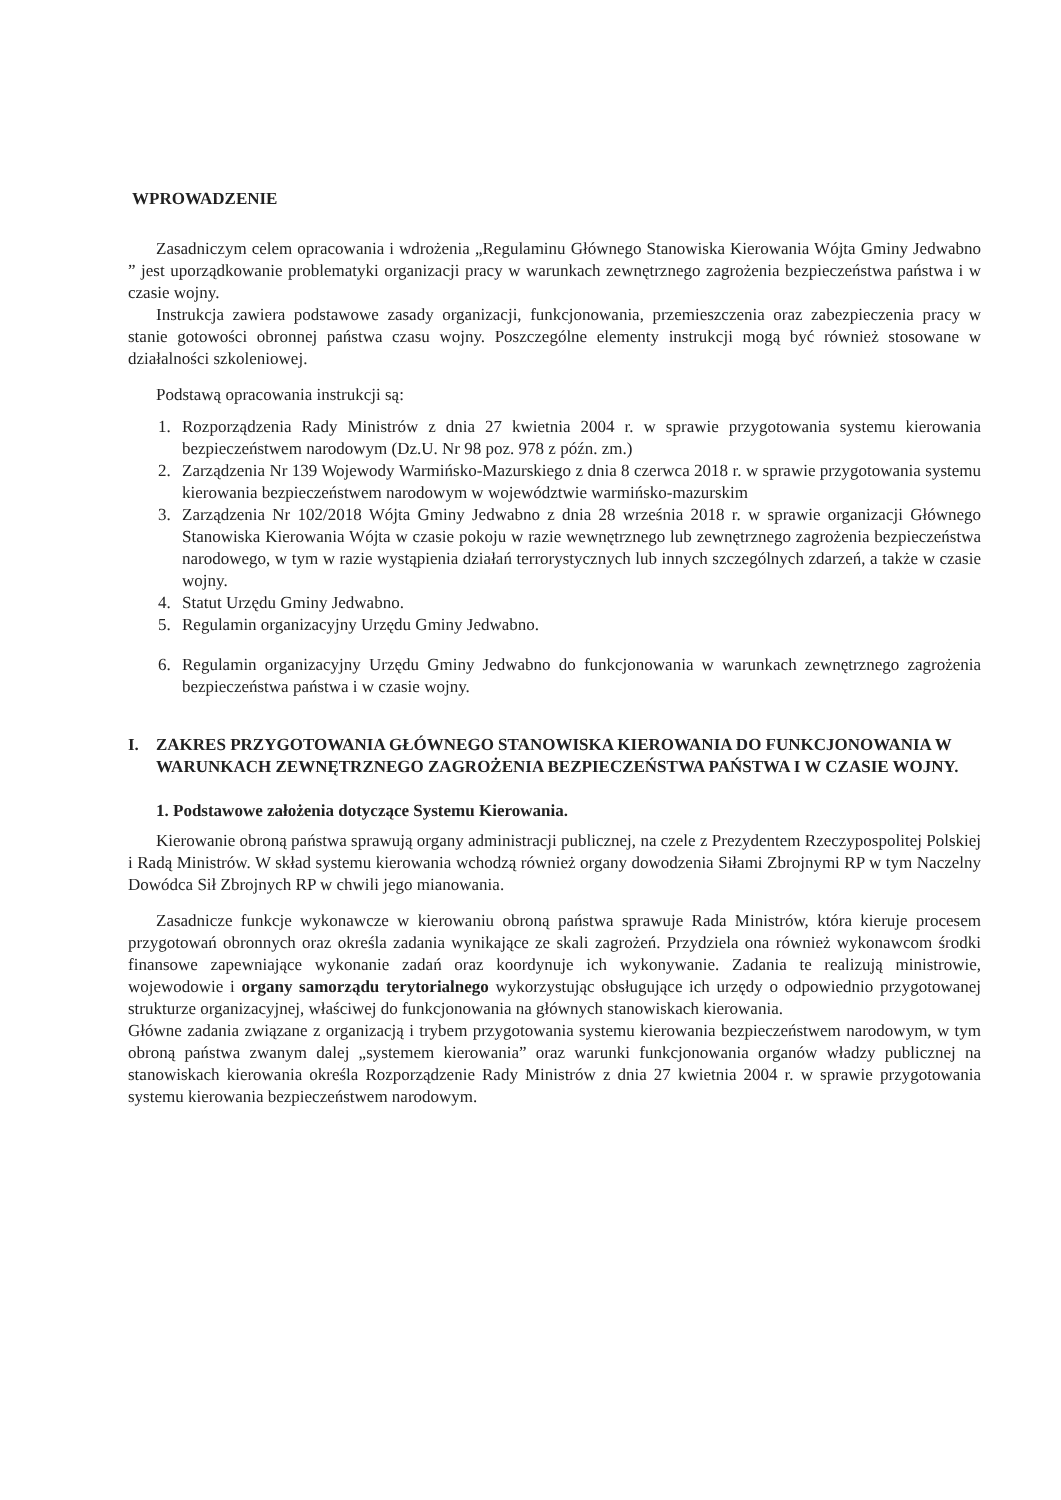WPROWADZENIE
Zasadniczym celem opracowania i wdrożenia „Regulaminu Głównego Stanowiska Kierowania Wójta Gminy Jedwabno ” jest uporządkowanie problematyki organizacji pracy w warunkach zewnętrznego zagrożenia bezpieczeństwa państwa i w czasie wojny.
Instrukcja zawiera podstawowe zasady organizacji, funkcjonowania, przemieszczenia oraz zabezpieczenia pracy w stanie gotowości obronnej państwa czasu wojny. Poszczególne elementy instrukcji mogą być również stosowane w działalności szkoleniowej.
Podstawą opracowania instrukcji są:
1. Rozporządzenia Rady Ministrów z dnia 27 kwietnia 2004 r. w sprawie przygotowania systemu kierowania bezpieczeństwem narodowym (Dz.U. Nr 98 poz. 978 z późn. zm.)
2. Zarządzenia Nr 139 Wojewody Warmińsko-Mazurskiego z dnia 8 czerwca 2018 r. w sprawie przygotowania systemu kierowania bezpieczeństwem narodowym w województwie warmińsko-mazurskim
3. Zarządzenia Nr 102/2018 Wójta Gminy Jedwabno z dnia 28 września 2018 r. w sprawie organizacji Głównego Stanowiska Kierowania Wójta w czasie pokoju w razie wewnętrznego lub zewnętrznego zagrożenia bezpieczeństwa narodowego, w tym w razie wystąpienia działań terrorystycznych lub innych szczególnych zdarzeń, a także w czasie wojny.
4. Statut Urzędu Gminy Jedwabno.
5. Regulamin organizacyjny Urzędu Gminy Jedwabno.
6. Regulamin organizacyjny Urzędu Gminy Jedwabno do funkcjonowania w warunkach zewnętrznego zagrożenia bezpieczeństwa państwa i w czasie wojny.
I. ZAKRES PRZYGOTOWANIA GŁÓWNEGO STANOWISKA KIEROWANIA DO FUNKCJONOWANIA W WARUNKACH ZEWNĘTRZNEGO ZAGROŻENIA BEZPIECZEŃSTWA PAŃSTWA I W CZASIE WOJNY.
1. Podstawowe założenia dotyczące Systemu Kierowania.
Kierowanie obroną państwa sprawują organy administracji publicznej, na czele z Prezydentem Rzeczypospolitej Polskiej i Radą Ministrów. W skład systemu kierowania wchodzą również organy dowodzenia Siłami Zbrojnymi RP w tym Naczelny Dowódca Sił Zbrojnych RP w chwili jego mianowania.
Zasadnicze funkcje wykonawcze w kierowaniu obroną państwa sprawuje Rada Ministrów, która kieruje procesem przygotowań obronnych oraz określa zadania wynikające ze skali zagrożeń. Przydziela ona również wykonawcom środki finansowe zapewniające wykonanie zadań oraz koordynuje ich wykonywanie. Zadania te realizują ministrowie, wojewodowie i organy samorządu terytorialnego wykorzystując obsługujące ich urzędy o odpowiednio przygotowanej strukturze organizacyjnej, właściwej do funkcjonowania na głównych stanowiskach kierowania.
Główne zadania związane z organizacją i trybem przygotowania systemu kierowania bezpieczeństwem narodowym, w tym obroną państwa zwanym dalej „systemem kierowania” oraz warunki funkcjonowania organów władzy publicznej na stanowiskach kierowania określa Rozporządzenie Rady Ministrów z dnia 27 kwietnia 2004 r. w sprawie przygotowania systemu kierowania bezpieczeństwem narodowym.